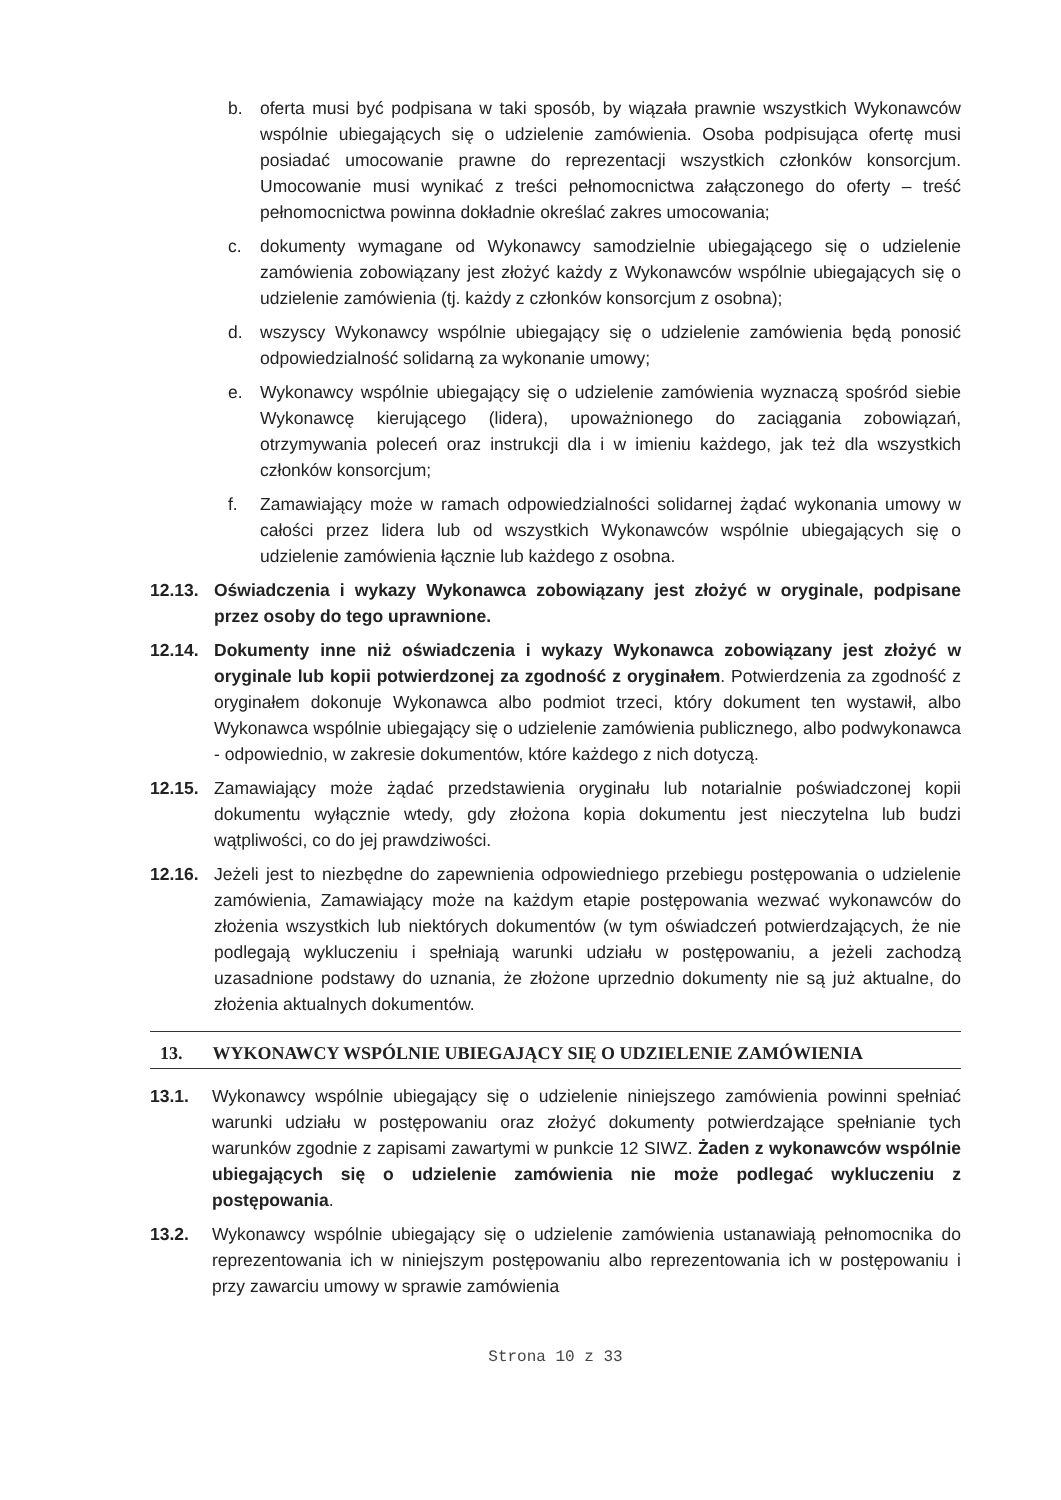b. oferta musi być podpisana w taki sposób, by wiązała prawnie wszystkich Wykonawców wspólnie ubiegających się o udzielenie zamówienia. Osoba podpisująca ofertę musi posiadać umocowanie prawne do reprezentacji wszystkich członków konsorcjum. Umocowanie musi wynikać z treści pełnomocnictwa załączonego do oferty – treść pełnomocnictwa powinna dokładnie określać zakres umocowania;
c. dokumenty wymagane od Wykonawcy samodzielnie ubiegającego się o udzielenie zamówienia zobowiązany jest złożyć każdy z Wykonawców wspólnie ubiegających się o udzielenie zamówienia (tj. każdy z członków konsorcjum z osobna);
d. wszyscy Wykonawcy wspólnie ubiegający się o udzielenie zamówienia będą ponosić odpowiedzialność solidarną za wykonanie umowy;
e. Wykonawcy wspólnie ubiegający się o udzielenie zamówienia wyznaczą spośród siebie Wykonawcę kierującego (lidera), upoważnionego do zaciągania zobowiązań, otrzymywania poleceń oraz instrukcji dla i w imieniu każdego, jak też dla wszystkich członków konsorcjum;
f. Zamawiający może w ramach odpowiedzialności solidarnej żądać wykonania umowy w całości przez lidera lub od wszystkich Wykonawców wspólnie ubiegających się o udzielenie zamówienia łącznie lub każdego z osobna.
12.13. Oświadczenia i wykazy Wykonawca zobowiązany jest złożyć w oryginale, podpisane przez osoby do tego uprawnione.
12.14. Dokumenty inne niż oświadczenia i wykazy Wykonawca zobowiązany jest złożyć w oryginale lub kopii potwierdzonej za zgodność z oryginałem. Potwierdzenia za zgodność z oryginałem dokonuje Wykonawca albo podmiot trzeci, który dokument ten wystawił, albo Wykonawca wspólnie ubiegający się o udzielenie zamówienia publicznego, albo podwykonawca - odpowiednio, w zakresie dokumentów, które każdego z nich dotyczą.
12.15. Zamawiający może żądać przedstawienia oryginału lub notarialnie poświadczonej kopii dokumentu wyłącznie wtedy, gdy złożona kopia dokumentu jest nieczytelna lub budzi wątpliwości, co do jej prawdziwości.
12.16. Jeżeli jest to niezbędne do zapewnienia odpowiedniego przebiegu postępowania o udzielenie zamówienia, Zamawiający może na każdym etapie postępowania wezwać wykonawców do złożenia wszystkich lub niektórych dokumentów (w tym oświadczeń potwierdzających, że nie podlegają wykluczeniu i spełniają warunki udziału w postępowaniu, a jeżeli zachodzą uzasadnione podstawy do uznania, że złożone uprzednio dokumenty nie są już aktualne, do złożenia aktualnych dokumentów.
13. WYKONAWCY WSPÓLNIE UBIEGAJĄCY SIĘ O UDZIELENIE ZAMÓWIENIA
13.1. Wykonawcy wspólnie ubiegający się o udzielenie niniejszego zamówienia powinni spełniać warunki udziału w postępowaniu oraz złożyć dokumenty potwierdzające spełnianie tych warunków zgodnie z zapisami zawartymi w punkcie 12 SIWZ. Żaden z wykonawców wspólnie ubiegających się o udzielenie zamówienia nie może podlegać wykluczeniu z postępowania.
13.2. Wykonawcy wspólnie ubiegający się o udzielenie zamówienia ustanawiają pełnomocnika do reprezentowania ich w niniejszym postępowaniu albo reprezentowania ich w postępowaniu i przy zawarciu umowy w sprawie zamówienia
Strona 10 z 33